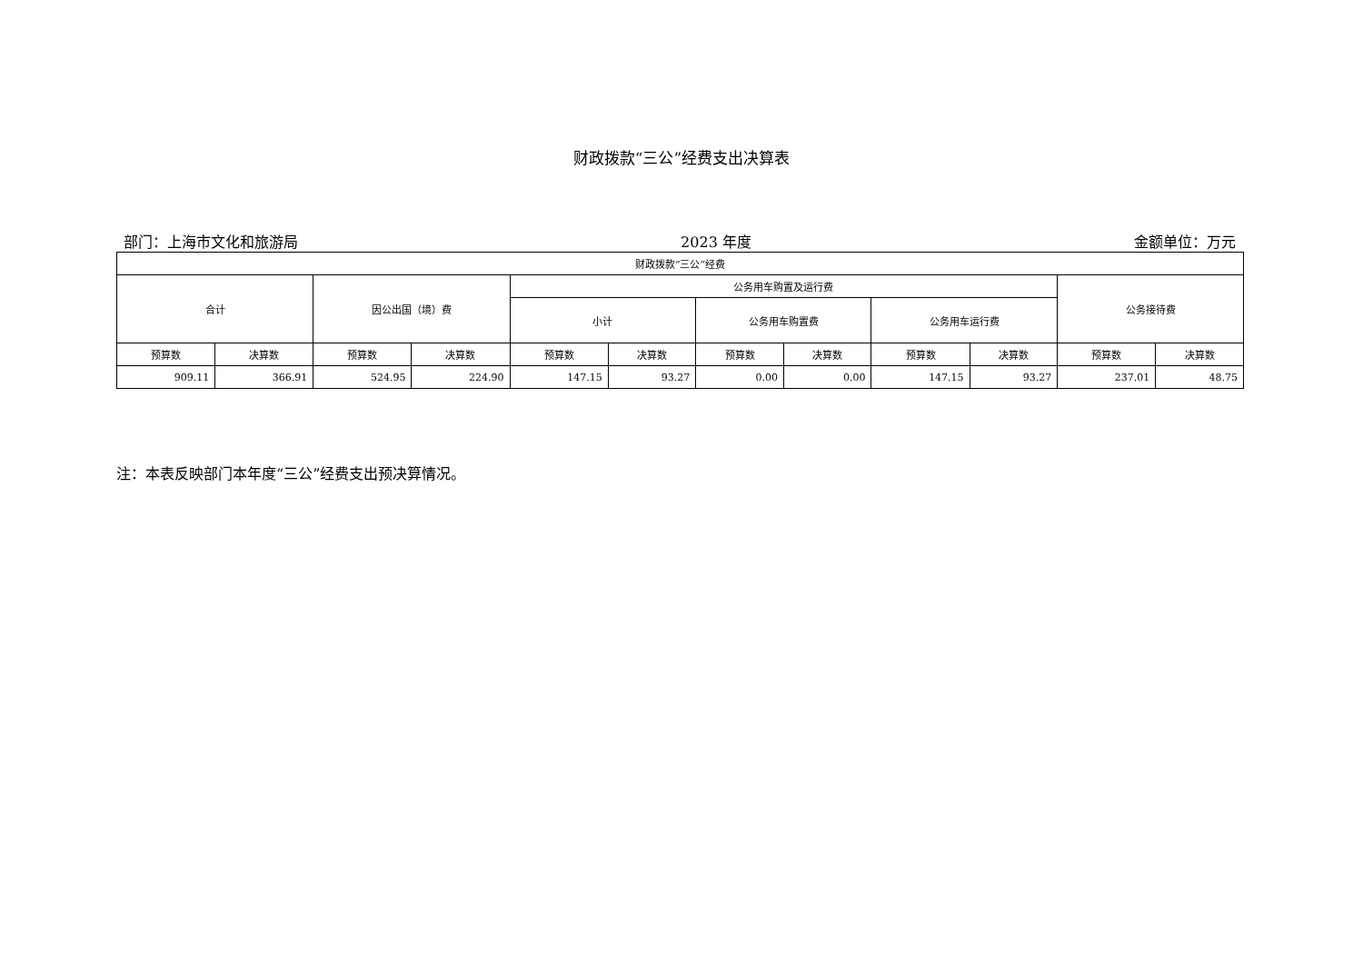财政拨款“三公”经费支出决算表
部门：上海市文化和旅游局 2023 年度 金额单位：万元
| 财政拨款“三公”经费 | | | | | | | | | | | |
| --- | --- | --- | --- | --- | --- | --- | --- | --- | --- | --- | --- |
| 合计 | | 因公出国（境）费 | | 公务用车购置及运行费 | | | | | | 公务接待费 | |
| | | | | 小计 | | 公务用车购置费 | | 公务用车运行费 | | | |
| 预算数 | 决算数 | 预算数 | 决算数 | 预算数 | 决算数 | 预算数 | 决算数 | 预算数 | 决算数 | 预算数 | 决算数 |
| 909.11 | 366.91 | 524.95 | 224.90 | 147.15 | 93.27 | 0.00 | 0.00 | 147.15 | 93.27 | 237.01 | 48.75 |
注：本表反映部门本年度“三公”经费支出预决算情况。